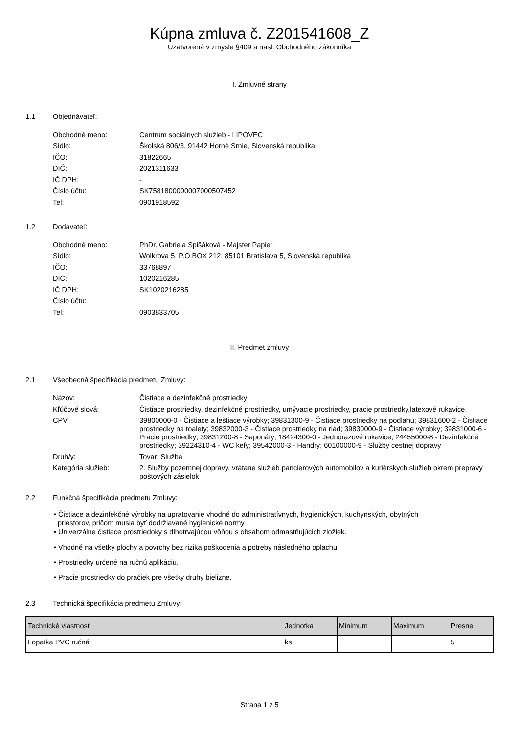Kúpna zmluva č. Z201541608_Z
Uzatvorená v zmysle §409 a nasl. Obchodného zákonníka
I. Zmluvné strany
1.1 Objednávateľ:
| Obchodné meno: | Centrum sociálnych služieb - LIPOVEC |
| Sídlo: | Školská 806/3, 91442 Horné Srnie, Slovenská republika |
| IČO: | 31822665 |
| DIČ: | 2021311633 |
| IČ DPH: | - |
| Číslo účtu: | SK7581800000007000507452 |
| Tel: | 0901918592 |
1.2 Dodávateľ:
| Obchodné meno: | PhDr. Gabriela Spišáková - Majster Papier |
| Sídlo: | Wolkrova 5, P.O.BOX 212, 85101 Bratislava 5, Slovenská republika |
| IČO: | 33768897 |
| DIČ: | 1020216285 |
| IČ DPH: | SK1020216285 |
| Číslo účtu: | |
| Tel: | 0903833705 |
II. Predmet zmluvy
2.1 Všeobecná špecifikácia predmetu Zmluvy:
| Názov: | Čistiace a dezinfekčné prostriedky |
| Kľúčové slová: | Čistiace prostriedky, dezinfekčné prostriedky, umývacie prostriedky, pracie prostriedky,latexové rukavice. |
| CPV: | 39800000-0 - Čistiace a leštiace výrobky; 39831300-9 - Čistiace prostriedky na podlahu; 39831600-2 - Čistiace prostriedky na toalety; 39832000-3 - Čistiace prostriedky na riad; 39830000-9 - Čistiace výrobky; 39831000-6 - Pracie prostriedky; 39831200-8 - Saponáty; 18424300-0 - Jednorazové rukavice; 24455000-8 - Dezinfekčné prostriedky; 39224310-4 - WC kefy; 39542000-3 - Handry; 60100000-9 - Služby cestnej dopravy |
| Druh/y: | Tovar; Služba |
| Kategória služieb: | 2. Služby pozemnej dopravy, vrátane služieb pancierových automobilov a kuriérskych služieb okrem prepravy poštových zásielok |
2.2 Funkčná špecifikácia predmetu Zmluvy:
• Čistiace a dezinfekčné výrobky na upratovanie vhodné do administratívnych, hygienických, kuchynských, obytných
priestorov, pričom musia byť dodržiavané hygienické normy.
• Univerzálne čistiace prostriedoky s dlhotrvajúcou vôňou s obsahom odmastňujúcich zložiek.
• Vhodné na všetky plochy a povrchy bez rizika poškodenia a potreby následného oplachu.
• Prostriedky určené na ručnú aplikáciu.
• Pracie prostriedky do pračiek pre všetky druhy bielizne.
2.3 Technická špecifikácia predmetu Zmluvy:
| Technické vlastnosti | Jednotka | Minimum | Maximum | Presne |
| --- | --- | --- | --- | --- |
| Lopatka PVC ručná | ks | | | 5 |
Strana 1 z 5